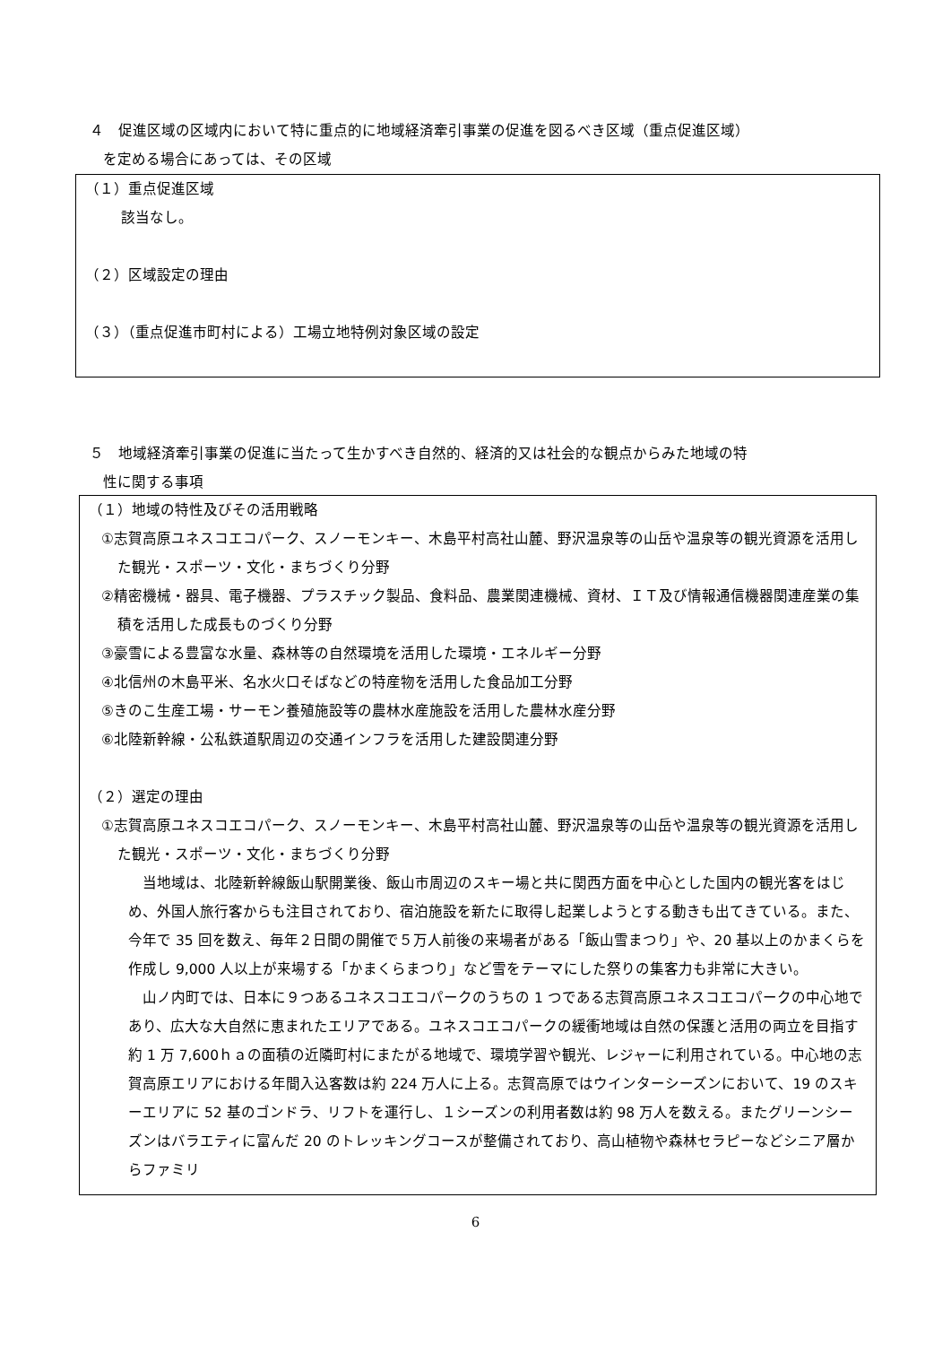４　促進区域の区域内において特に重点的に地域経済牽引事業の促進を図るべき区域（重点促進区域）
を定める場合にあっては、その区域
（１）重点促進区域
該当なし。
（２）区域設定の理由
（３）（重点促進市町村による）工場立地特例対象区域の設定
５　地域経済牽引事業の促進に当たって生かすべき自然的、経済的又は社会的な観点からみた地域の特
性に関する事項
（１）地域の特性及びその活用戦略
①志賀高原ユネスコエコパーク、スノーモンキー、木島平村高社山麓、野沢温泉等の山岳や温泉等の観光資源を活用した観光・スポーツ・文化・まちづくり分野
②精密機械・器具、電子機器、プラスチック製品、食料品、農業関連機械、資材、ＩＴ及び情報通信機器関連産業の集積を活用した成長ものづくり分野
③豪雪による豊富な水量、森林等の自然環境を活用した環境・エネルギー分野
④北信州の木島平米、名水火口そばなどの特産物を活用した食品加工分野
⑤きのこ生産工場・サーモン養殖施設等の農林水産施設を活用した農林水産分野
⑥北陸新幹線・公私鉄道駅周辺の交通インフラを活用した建設関連分野
（２）選定の理由
①志賀高原ユネスコエコパーク、スノーモンキー、木島平村高社山麓、野沢温泉等の山岳や温泉等の観光資源を活用した観光・スポーツ・文化・まちづくり分野
当地域は、北陸新幹線飯山駅開業後、飯山市周辺のスキー場と共に関西方面を中心とした国内の観光客をはじめ、外国人旅行客からも注目されており、宿泊施設を新たに取得し起業しようとする動きも出てきている。また、今年で 35 回を数え、毎年２日間の開催で５万人前後の来場者がある「飯山雪まつり」や、20 基以上のかまくらを作成し 9,000 人以上が来場する「かまくらまつり」など雪をテーマにした祭りの集客力も非常に大きい。
山ノ内町では、日本に９つあるユネスコエコパークのうちの 1 つである志賀高原ユネスコエコパークの中心地であり、広大な大自然に恵まれたエリアである。ユネスコエコパークの緩衝地域は自然の保護と活用の両立を目指す約 1 万 7,600ｈａの面積の近隣町村にまたがる地域で、環境学習や観光、レジャーに利用されている。中心地の志賀高原エリアにおける年間入込客数は約 224 万人に上る。志賀高原ではウインターシーズンにおいて、19 のスキーエリアに 52 基のゴンドラ、リフトを運行し、１シーズンの利用者数は約 98 万人を数える。またグリーンシーズンはバラエティに富んだ 20 のトレッキングコースが整備されており、高山植物や森林セラピーなどシニア層からファミリ
6